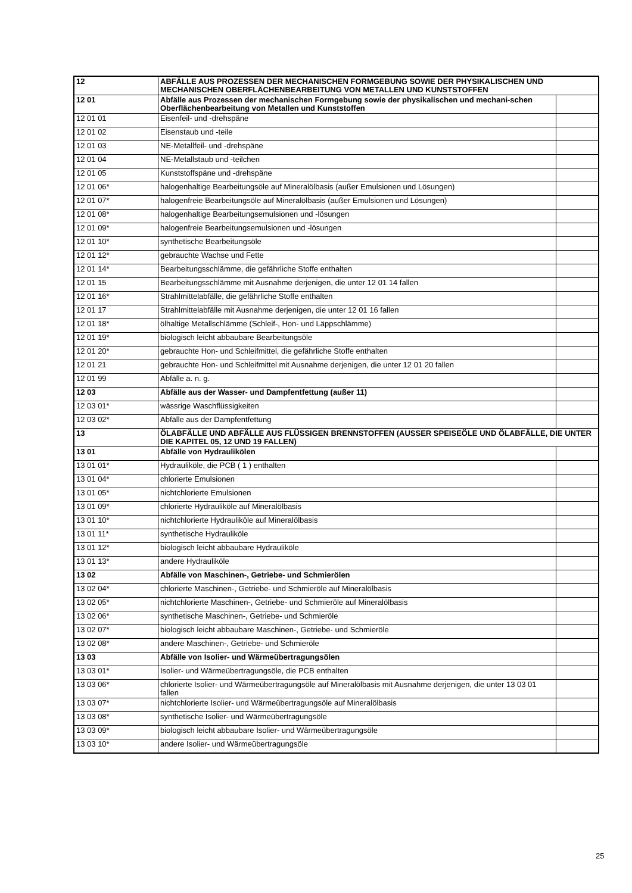| 12 | ABFÄLLE AUS PROZESSEN DER MECHANISCHEN FORMGEBUNG SOWIE DER PHYSIKALISCHEN UND MECHANISCHEN OBERFLÄCHENBEARBEITUNG VON METALLEN UND KUNSTSTOFFEN | |
| 12 01 | Abfälle aus Prozessen der mechanischen Formgebung sowie der physikalischen und mechani-schen Oberflächenbearbeitung von Metallen und Kunststoffen | |
| 12 01 01 | Eisenfeil- und -drehspäne | |
| 12 01 02 | Eisenstaub und -teile | |
| 12 01 03 | NE-Metallfeil- und -drehspäne | |
| 12 01 04 | NE-Metallstaub und -teilchen | |
| 12 01 05 | Kunststoffspäne und -drehspäne | |
| 12 01 06* | halogenhaltige Bearbeitungsöle auf Mineralölbasis (außer Emulsionen und Lösungen) | |
| 12 01 07* | halogenfreie Bearbeitungsöle auf Mineralölbasis (außer Emulsionen und Lösungen) | |
| 12 01 08* | halogenhaltige Bearbeitungsemulsionen und -lösungen | |
| 12 01 09* | halogenfreie Bearbeitungsemulsionen und -lösungen | |
| 12 01 10* | synthetische Bearbeitungsöle | |
| 12 01 12* | gebrauchte Wachse und Fette | |
| 12 01 14* | Bearbeitungsschlämme, die gefährliche Stoffe enthalten | |
| 12 01 15 | Bearbeitungsschlämme mit Ausnahme derjenigen, die unter 12 01 14 fallen | |
| 12 01 16* | Strahlmittelabfälle, die gefährliche Stoffe enthalten | |
| 12 01 17 | Strahlmittelabfälle mit Ausnahme derjenigen, die unter 12 01 16 fallen | |
| 12 01 18* | ölhaltige Metallschlämme (Schleif-, Hon- und Läppschlämme) | |
| 12 01 19* | biologisch leicht abbaubare Bearbeitungsöle | |
| 12 01 20* | gebrauchte Hon- und Schleifmittel, die gefährliche Stoffe enthalten | |
| 12 01 21 | gebrauchte Hon- und Schleifmittel mit Ausnahme derjenigen, die unter 12 01 20 fallen | |
| 12 01 99 | Abfälle a. n. g. | |
| 12 03 | Abfälle aus der Wasser- und Dampfentfettung (außer 11) | |
| 12 03 01* | wässrige Waschflüssigkeiten | |
| 12 03 02* | Abfälle aus der Dampfentfettung | |
| 13 | ÖLABFÄLLE UND ABFÄLLE AUS FLÜSSIGEN BRENNSTOFFEN (AUSSER SPEISEÖLE UND ÖLABFÄLLE, DIE UNTER DIE KAPITEL 05, 12 UND 19 FALLEN) | |
| 13 01 | Abfälle von Hydraulikölen | |
| 13 01 01* | Hydrauliköle, die PCB ( 1 ) enthalten | |
| 13 01 04* | chlorierte Emulsionen | |
| 13 01 05* | nichtchlorierte Emulsionen | |
| 13 01 09* | chlorierte Hydrauliköle auf Mineralölbasis | |
| 13 01 10* | nichtchlorierte Hydrauliköle auf Mineralölbasis | |
| 13 01 11* | synthetische Hydrauliköle | |
| 13 01 12* | biologisch leicht abbaubare Hydrauliköle | |
| 13 01 13* | andere Hydrauliköle | |
| 13 02 | Abfälle von Maschinen-, Getriebe- und Schmierölen | |
| 13 02 04* | chlorierte Maschinen-, Getriebe- und Schmieröle auf Mineralölbasis | |
| 13 02 05* | nichtchlorierte Maschinen-, Getriebe- und Schmieröle auf Mineralölbasis | |
| 13 02 06* | synthetische Maschinen-, Getriebe- und Schmieröle | |
| 13 02 07* | biologisch leicht abbaubare Maschinen-, Getriebe- und Schmieröle | |
| 13 02 08* | andere Maschinen-, Getriebe- und Schmieröle | |
| 13 03 | Abfälle von Isolier- und Wärmeübertragungsölen | |
| 13 03 01* | Isolier- und Wärmeübertragungsöle, die PCB enthalten | |
| 13 03 06* | chlorierte Isolier- und Wärmeübertragungsöle auf Mineralölbasis mit Ausnahme derjenigen, die unter 13 03 01 fallen | |
| 13 03 07* | nichtchlorierte Isolier- und Wärmeübertragungsöle auf Mineralölbasis | |
| 13 03 08* | synthetische Isolier- und Wärmeübertragungsöle | |
| 13 03 09* | biologisch leicht abbaubare Isolier- und Wärmeübertragungsöle | |
| 13 03 10* | andere Isolier- und Wärmeübertragungsöle | |
25